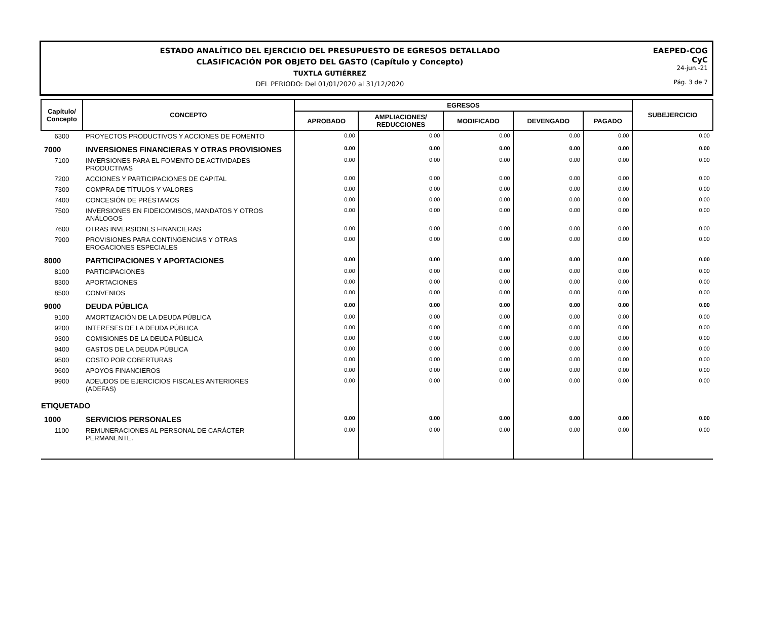ESTADO ANALÍTICO DEL EJERCICIO DEL PRESUPUESTO DE EGRESOS DETALLADO
CLASIFICACIÓN POR OBJETO DEL GASTO (Capítulo y Concepto)
TUXTLA GUTIÉRREZ
DEL PERIODO: Del 01/01/2020 al 31/12/2020
EAEPED-COG
CyC
24-jun.-21
Pág. 3 de 7
| Capítulo/ Concepto | CONCEPTO | EGRESOS | | | | | SUBEJERCICIO |
| --- | --- | --- | --- | --- | --- | --- | --- |
| | | APROBADO | AMPLIACIONES/ REDUCCIONES | MODIFICADO | DEVENGADO | PAGADO | |
| 6300 | PROYECTOS PRODUCTIVOS Y ACCIONES DE FOMENTO | 0.00 | 0.00 | 0.00 | 0.00 | 0.00 | 0.00 |
| 7000 | INVERSIONES FINANCIERAS Y OTRAS PROVISIONES | 0.00 | 0.00 | 0.00 | 0.00 | 0.00 | 0.00 |
| 7100 | INVERSIONES PARA EL FOMENTO DE ACTIVIDADES PRODUCTIVAS | 0.00 | 0.00 | 0.00 | 0.00 | 0.00 | 0.00 |
| 7200 | ACCIONES Y PARTICIPACIONES DE CAPITAL | 0.00 | 0.00 | 0.00 | 0.00 | 0.00 | 0.00 |
| 7300 | COMPRA DE TÍTULOS Y VALORES | 0.00 | 0.00 | 0.00 | 0.00 | 0.00 | 0.00 |
| 7400 | CONCESIÓN DE PRÉSTAMOS | 0.00 | 0.00 | 0.00 | 0.00 | 0.00 | 0.00 |
| 7500 | INVERSIONES EN FIDEICOMISOS, MANDATOS Y OTROS ANÁLOGOS | 0.00 | 0.00 | 0.00 | 0.00 | 0.00 | 0.00 |
| 7600 | OTRAS INVERSIONES FINANCIERAS | 0.00 | 0.00 | 0.00 | 0.00 | 0.00 | 0.00 |
| 7900 | PROVISIONES PARA CONTINGENCIAS Y OTRAS EROGACIONES ESPECIALES | 0.00 | 0.00 | 0.00 | 0.00 | 0.00 | 0.00 |
| 8000 | PARTICIPACIONES Y APORTACIONES | 0.00 | 0.00 | 0.00 | 0.00 | 0.00 | 0.00 |
| 8100 | PARTICIPACIONES | 0.00 | 0.00 | 0.00 | 0.00 | 0.00 | 0.00 |
| 8300 | APORTACIONES | 0.00 | 0.00 | 0.00 | 0.00 | 0.00 | 0.00 |
| 8500 | CONVENIOS | 0.00 | 0.00 | 0.00 | 0.00 | 0.00 | 0.00 |
| 9000 | DEUDA PÚBLICA | 0.00 | 0.00 | 0.00 | 0.00 | 0.00 | 0.00 |
| 9100 | AMORTIZACIÓN DE LA DEUDA PÚBLICA | 0.00 | 0.00 | 0.00 | 0.00 | 0.00 | 0.00 |
| 9200 | INTERESES DE LA DEUDA PÚBLICA | 0.00 | 0.00 | 0.00 | 0.00 | 0.00 | 0.00 |
| 9300 | COMISIONES DE LA DEUDA PÚBLICA | 0.00 | 0.00 | 0.00 | 0.00 | 0.00 | 0.00 |
| 9400 | GASTOS DE LA DEUDA PÚBLICA | 0.00 | 0.00 | 0.00 | 0.00 | 0.00 | 0.00 |
| 9500 | COSTO POR COBERTURAS | 0.00 | 0.00 | 0.00 | 0.00 | 0.00 | 0.00 |
| 9600 | APOYOS FINANCIEROS | 0.00 | 0.00 | 0.00 | 0.00 | 0.00 | 0.00 |
| 9900 | ADEUDOS DE EJERCICIOS FISCALES ANTERIORES (ADEFAS) | 0.00 | 0.00 | 0.00 | 0.00 | 0.00 | 0.00 |
| ETIQUETADO | | | | | | | |
| 1000 | SERVICIOS PERSONALES | 0.00 | 0.00 | 0.00 | 0.00 | 0.00 | 0.00 |
| 1100 | REMUNERACIONES AL PERSONAL DE CARÁCTER PERMANENTE. | 0.00 | 0.00 | 0.00 | 0.00 | 0.00 | 0.00 |